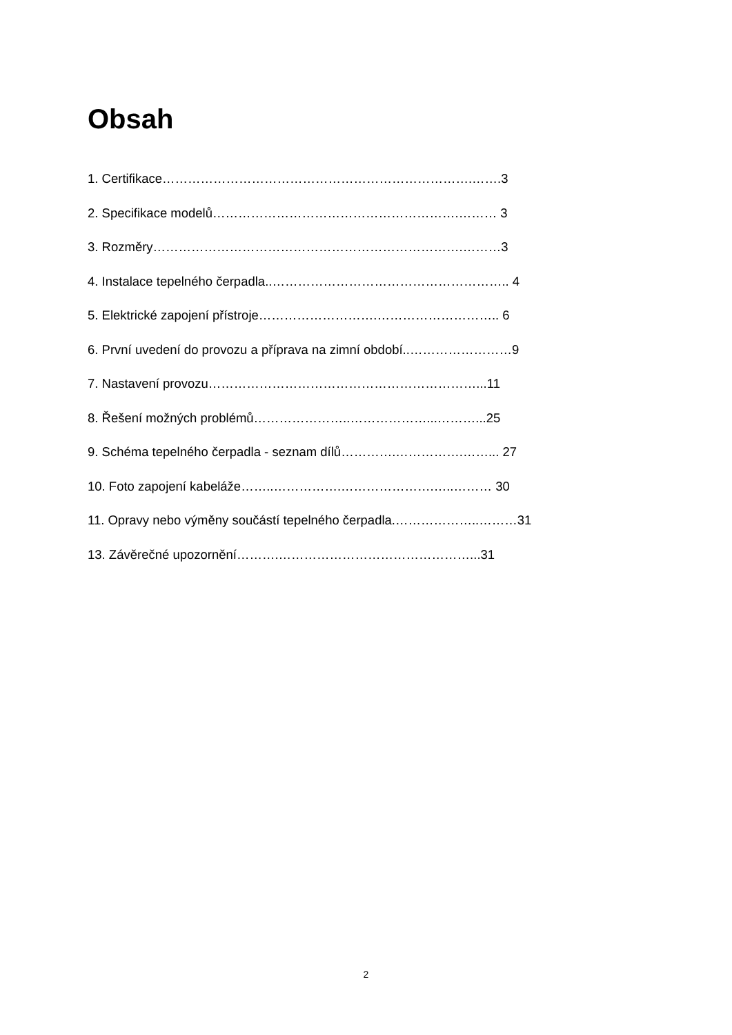Obsah
1. Certifikace……………………………………………………………….…….3
2. Specifikace modelů………………………………………………….……… 3
3. Rozměry……………………………………………………………….………3
4. Instalace tepelného čerpadla..……………………………………………….. 4
5. Elektrické zapojení přístroje……………………….……………………….. 6
6. První uvedení do provozu a příprava na zimní období..……………………9
7. Nastavení provozu………………………………………………………...11
8. Řešení možných problémů…………………..………………...………...25
9. Schéma tepelného čerpadla - seznam dílů………….…………….……... 27
10. Foto zapojení kabeláže……..…………….………………….…..……… 30
11. Opravy nebo výměny součástí tepelného čerpadla.………………..………31
13. Závěrečné upozornění……….………………………………………...31
2